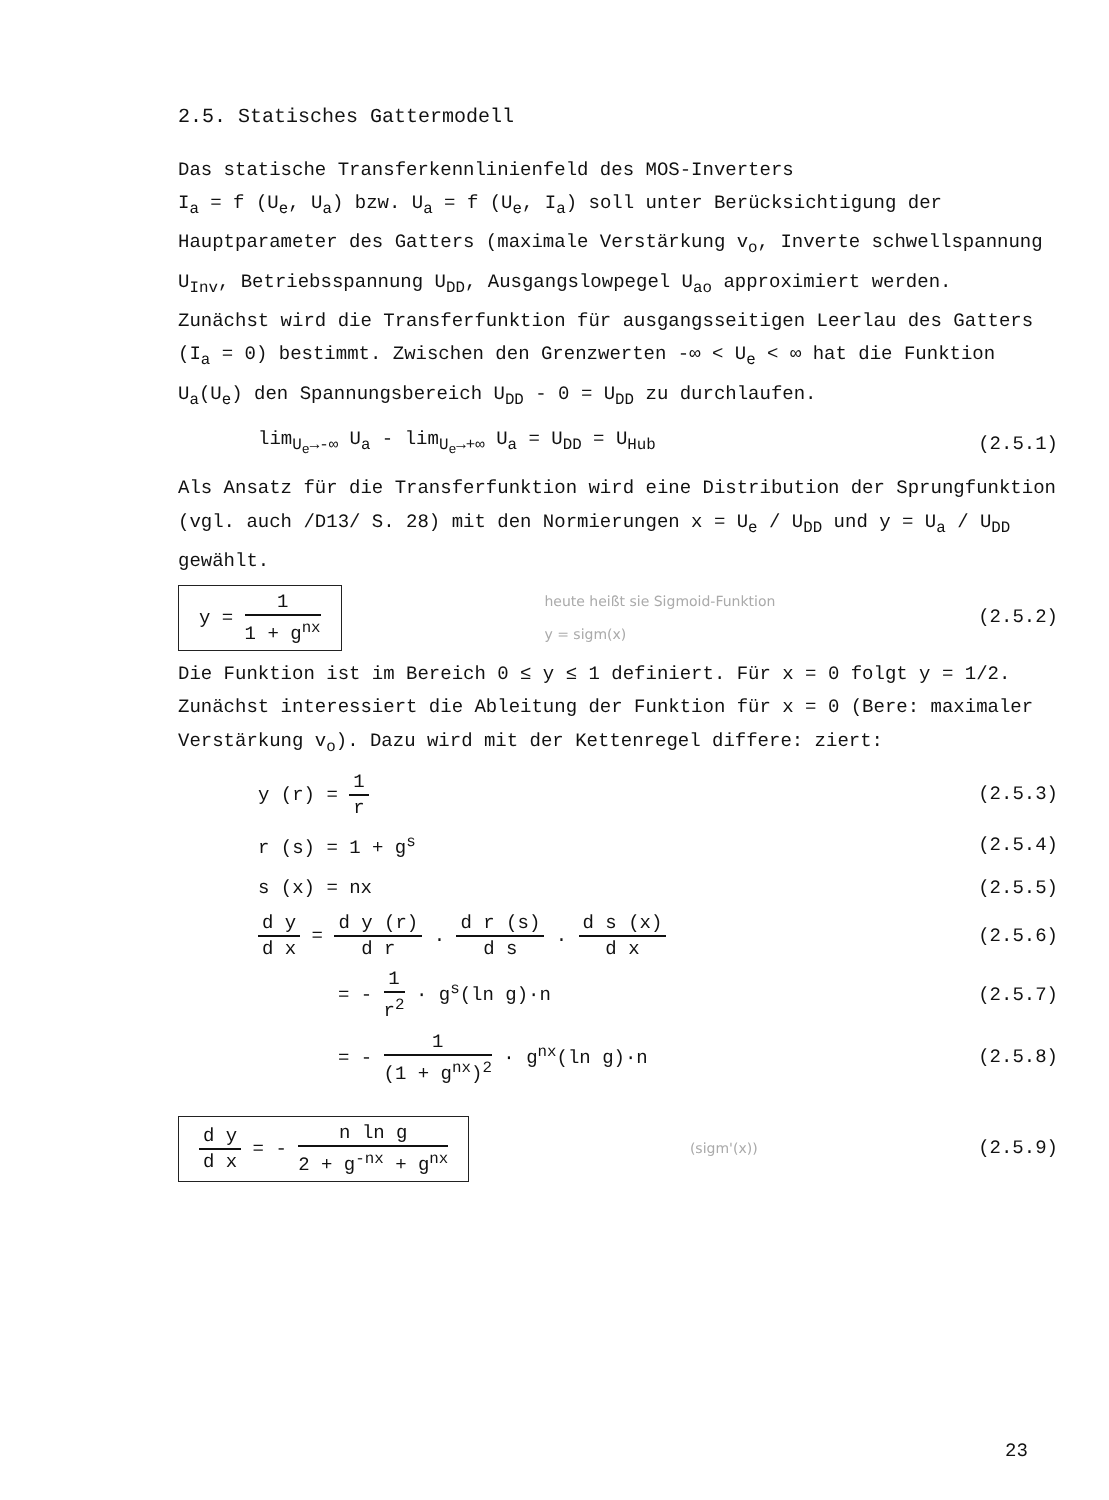2.5. Statisches Gattermodell
Das statische Transferkennlinienfeld des MOS-Inverters
I<sub>a</sub> = f (U<sub>e</sub>, U<sub>a</sub>) bzw. U<sub>a</sub> = f (U<sub>e</sub>, I<sub>a</sub>) soll unter Berücksichtigung der Hauptparameter des Gatters (maximale Verstärkung v<sub>o</sub>, Inverte schwellspannung U<sub>Inv</sub>, Betriebsspannung U<sub>DD</sub>, Ausgangslowpegel U<sub>ao</sub> approximiert werden.
Zunächst wird die Transferfunktion für ausgangsseitigen Leerlau des Gatters (I<sub>a</sub> = 0) bestimmt. Zwischen den Grenzwerten -∞ < U<sub>e</sub> < ∞ hat die Funktion U<sub>a</sub>(U<sub>e</sub>) den Spannungsbereich U<sub>DD</sub> - 0 = U<sub>DD</sub> zu durchlaufen.
lim<sub>U<sub>e</sub>→-∞</sub> U<sub>a</sub> - lim<sub>U<sub>e</sub>→+∞</sub> U<sub>a</sub> = U<sub>DD</sub> = U<sub>Hub</sub> (2.5.1)
Als Ansatz für die Transferfunktion wird eine Distribution der Sprungfunktion (vgl. auch /D13/ S. 28) mit den Normierungen x = U<sub>e</sub> / U<sub>DD</sub> und y = U<sub>a</sub> / U<sub>DD</sub> gewählt.
y = 1 1 + g<sup>nx</sup> heute heißt sie Sigmoid-Funktion
y = sigm(x) (2.5.2)
Die Funktion ist im Bereich 0 ≤ y ≤ 1 definiert. Für x = 0 folgt y = 1/2.
Zunächst interessiert die Ableitung der Funktion für x = 0 (Bere: maximaler Verstärkung v<sub>o</sub>). Dazu wird mit der Kettenregel differe: ziert:
y (r) = 1 r (2.5.3)
r (s) = 1 + g<sup>s</sup> (2.5.4)
s (x) = nx (2.5.5)
d y d x = d y (r) d r . d r (s) d s . d s (x) d x (2.5.6)
= - 1 r<sup>2</sup> · g<sup>s</sup>(ln g)·n (2.5.7)
= - 1 (1 + g<sup>nx</sup>)<sup>2</sup> · g<sup>nx</sup>(ln g)·n (2.5.8)
d y d x = - n ln g 2 + g<sup>-nx</sup> + g<sup>nx</sup> (sigm'(x)) (2.5.9)
23